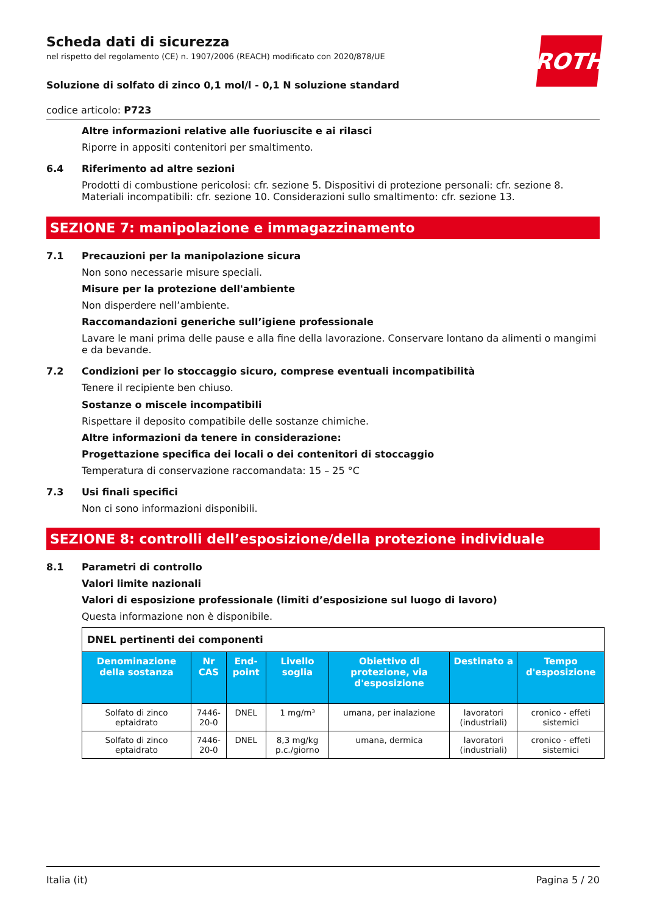ROTH
Scheda dati di sicurezza
nel rispetto del regolamento (CE) n. 1907/2006 (REACH) modificato con 2020/878/UE
Soluzione di solfato di zinco 0,1 mol/l - 0,1 N soluzione standard
codice articolo: P723
Altre informazioni relative alle fuoriuscite e ai rilasci
Riporre in appositi contenitori per smaltimento.
6.4 Riferimento ad altre sezioni
Prodotti di combustione pericolosi: cfr. sezione 5. Dispositivi di protezione personali: cfr. sezione 8. Materiali incompatibili: cfr. sezione 10. Considerazioni sullo smaltimento: cfr. sezione 13.
SEZIONE 7: manipolazione e immagazzinamento
7.1 Precauzioni per la manipolazione sicura
Non sono necessarie misure speciali.
Misure per la protezione dell'ambiente
Non disperdere nell’ambiente.
Raccomandazioni generiche sull’igiene professionale
Lavare le mani prima delle pause e alla fine della lavorazione. Conservare lontano da alimenti o mangimi e da bevande.
7.2 Condizioni per lo stoccaggio sicuro, comprese eventuali incompatibilità
Tenere il recipiente ben chiuso.
Sostanze o miscele incompatibili
Rispettare il deposito compatibile delle sostanze chimiche.
Altre informazioni da tenere in considerazione:
Progettazione specifica dei locali o dei contenitori di stoccaggio
Temperatura di conservazione raccomandata: 15 – 25 °C
7.3 Usi finali specifici
Non ci sono informazioni disponibili.
SEZIONE 8: controlli dell’esposizione/della protezione individuale
8.1 Parametri di controllo
Valori limite nazionali
Valori di esposizione professionale (limiti d’esposizione sul luogo di lavoro)
Questa informazione non è disponibile.
| DNEL pertinenti dei componenti | | | | | | |
| Denominazione della sostanza | Nr CAS | End-point | Livello soglia | Obiettivo di protezione, via d'esposizione | Destinato a | Tempo d'esposizione |
| Solfato di zinco eptaidrato | 7446-20-0 | DNEL | 1 mg/m³ | umana, per inalazione | lavoratori (industriali) | cronico - effeti sistemici |
| Solfato di zinco eptaidrato | 7446-20-0 | DNEL | 8,3 mg/kg p.c./giorno | umana, dermica | lavoratori (industriali) | cronico - effeti sistemici |
Italia (it) Pagina 5 / 20